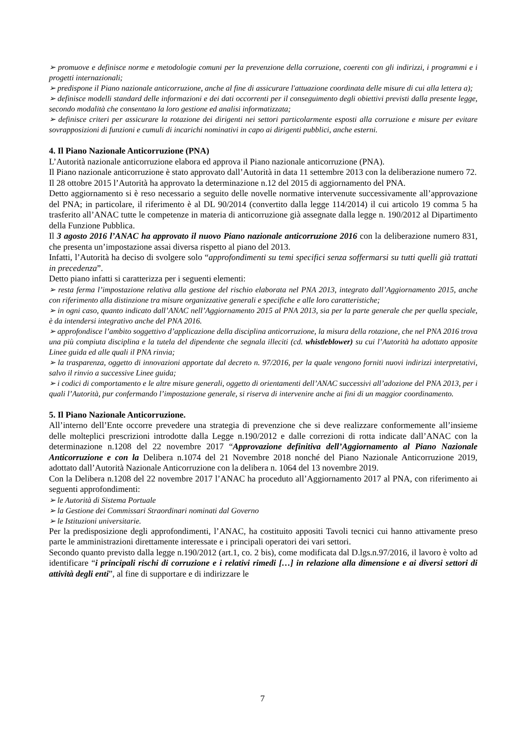➢ promuove e definisce norme e metodologie comuni per la prevenzione della corruzione, coerenti con gli indirizzi, i programmi e i progetti internazionali;
➢ predispone il Piano nazionale anticorruzione, anche al fine di assicurare l'attuazione coordinata delle misure di cui alla lettera a);
➢ definisce modelli standard delle informazioni e dei dati occorrenti per il conseguimento degli obiettivi previsti dalla presente legge, secondo modalità che consentano la loro gestione ed analisi informatizzata;
➢ definisce criteri per assicurare la rotazione dei dirigenti nei settori particolarmente esposti alla corruzione e misure per evitare sovrapposizioni di funzioni e cumuli di incarichi nominativi in capo ai dirigenti pubblici, anche esterni.
4. Il Piano Nazionale Anticorruzione (PNA)
L’Autorità nazionale anticorruzione elabora ed approva il Piano nazionale anticorruzione (PNA).
Il Piano nazionale anticorruzione è stato approvato dall’Autorità in data 11 settembre 2013 con la deliberazione numero 72.
Il 28 ottobre 2015 l’Autorità ha approvato la determinazione n.12 del 2015 di aggiornamento del PNA.
Detto aggiornamento si è reso necessario a seguito delle novelle normative intervenute successivamente all’approvazione del PNA; in particolare, il riferimento è al DL 90/2014 (convertito dalla legge 114/2014) il cui articolo 19 comma 5 ha trasferito all’ANAC tutte le competenze in materia di anticorruzione già assegnate dalla legge n. 190/2012 al Dipartimento della Funzione Pubblica.
Il 3 agosto 2016 l’ANAC ha approvato il nuovo Piano nazionale anticorruzione 2016 con la deliberazione numero 831, che presenta un’impostazione assai diversa rispetto al piano del 2013.
Infatti, l’Autorità ha deciso di svolgere solo “approfondimenti su temi specifici senza soffermarsi su tutti quelli già trattati in precedenza”.
Detto piano infatti si caratterizza per i seguenti elementi:
➢ resta ferma l’impostazione relativa alla gestione del rischio elaborata nel PNA 2013, integrato dall’Aggiornamento 2015, anche con riferimento alla distinzione tra misure organizzative generali e specifiche e alle loro caratteristiche;
➢ in ogni caso, quanto indicato dall’ANAC nell’Aggiornamento 2015 al PNA 2013, sia per la parte generale che per quella speciale, è da intendersi integrativo anche del PNA 2016.
➢ approfondisce l’ambito soggettivo d’applicazione della disciplina anticorruzione, la misura della rotazione, che nel PNA 2016 trova una più compiuta disciplina e la tutela del dipendente che segnala illeciti (cd. whistleblower) su cui l’Autorità ha adottato apposite Linee guida ed alle quali il PNA rinvia;
➢ la trasparenza, oggetto di innovazioni apportate dal decreto n. 97/2016, per la quale vengono forniti nuovi indirizzi interpretativi, salvo il rinvio a successive Linee guida;
➢ i codici di comportamento e le altre misure generali, oggetto di orientamenti dell’ANAC successivi all’adozione del PNA 2013, per i quali l’Autorità, pur confermando l’impostazione generale, si riserva di intervenire anche ai fini di un maggior coordinamento.
5. Il Piano Nazionale Anticorruzione.
All’interno dell’Ente occorre prevedere una strategia di prevenzione che si deve realizzare conformemente all’insieme delle molteplici prescrizioni introdotte dalla Legge n.190/2012 e dalle correzioni di rotta indicate dall’ANAC con la determinazione n.1208 del 22 novembre 2017 “Approvazione definitiva dell’Aggiornamento al Piano Nazionale Anticorruzione e con la Delibera n.1074 del 21 Novembre 2018 nonché del Piano Nazionale Anticorruzione 2019, adottato dall’Autorità Nazionale Anticorruzione con la delibera n. 1064 del 13 novembre 2019.
Con la Delibera n.1208 del 22 novembre 2017 l’ANAC ha proceduto all’Aggiornamento 2017 al PNA, con riferimento ai seguenti approfondimenti:
➢ le Autorità di Sistema Portuale
➢ la Gestione dei Commissari Straordinari nominati dal Governo
➢ le Istituzioni universitarie.
Per la predisposizione degli approfondimenti, l’ANAC, ha costituito appositi Tavoli tecnici cui hanno attivamente preso parte le amministrazioni direttamente interessate e i principali operatori dei vari settori.
Secondo quanto previsto dalla legge n.190/2012 (art.1, co. 2 bis), come modificata dal D.lgs.n.97/2016, il lavoro è volto ad identificare “i principali rischi di corruzione e i relativi rimedi […] in relazione alla dimensione e ai diversi settori di attività degli enti”, al fine di supportare e di indirizzare le
7